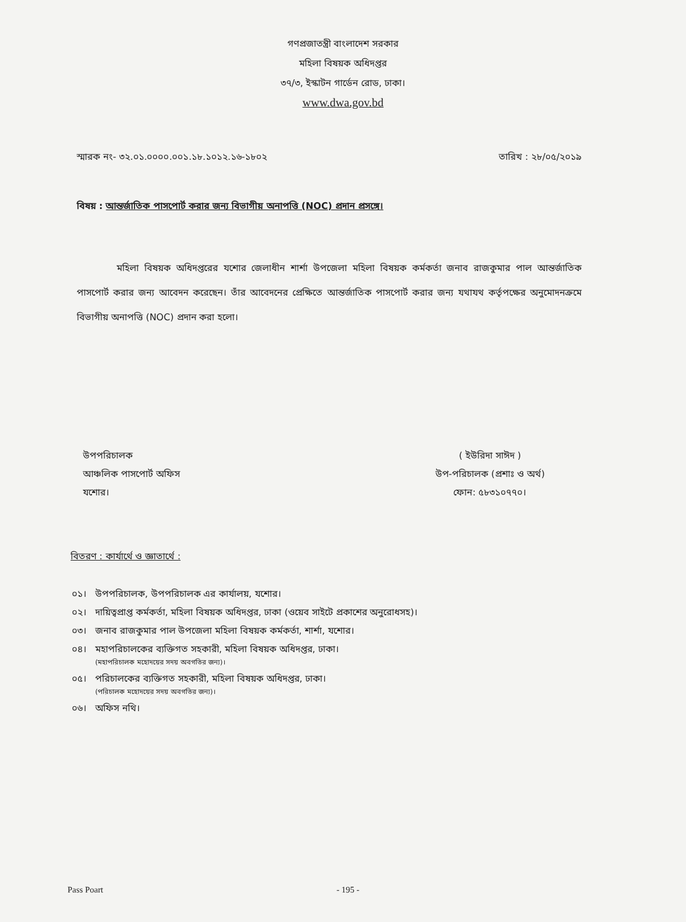গণপ্রজাতন্ত্রী বাংলাদেশ সরকার
মহিলা বিষয়ক অধিদপ্তর
৩৭/৩, ইস্কাটন গার্ডেন রোড, ঢাকা।
www.dwa.gov.bd
স্মারক নং- ৩২.০১.০০০০.০০১.১৮.১০১২.১৬-১৮০২ তারিখ : ২৮/০৫/২০১৯
বিষয় : আন্তর্জাতিক পাসপোর্ট করার জন্য বিভাগীয় অনাপত্তি (NOC) প্রদান প্রসঙ্গে।
মহিলা বিষয়ক অধিদপ্তরের যশোর জেলাধীন শার্শা উপজেলা মহিলা বিষয়ক কর্মকর্তা জনাব রাজকুমার পাল আন্তর্জাতিক পাসপোর্ট করার জন্য আবেদন করেছেন। তাঁর আবেদনের প্রেক্ষিতে আন্তর্জাতিক পাসপোর্ট করার জন্য যথাযথ কর্তৃপক্ষের অনুমোদনক্রমে বিভাগীয় অনাপত্তি (NOC) প্রদান করা হলো।
উপপরিচালক
আঞ্চলিক পাসপোর্ট অফিস
যশোর।
( ইউরিদা সাঈদ )
উপ-পরিচালক (প্রশাঃ ও অর্থ)
ফোন: ৫৮৩১০৭৭০।
বিতরণ : কার্যার্থে ও জ্ঞাতার্থে :
| ০১। | উপপরিচালক, উপপরিচালক এর কার্যালয়, যশোর। |
| ০২। | দায়িত্বপ্রাপ্ত কর্মকর্তা, মহিলা বিষয়ক অধিদপ্তর, ঢাকা (ওয়েব সাইটে প্রকাশের অনুরোধসহ)। |
| ০৩। | জনাব রাজকুমার পাল উপজেলা মহিলা বিষয়ক কর্মকর্তা, শার্শা, যশোর। |
| ০৪। | মহাপরিচালকের ব্যক্তিগত সহকারী, মহিলা বিষয়ক অধিদপ্তর, ঢাকা। (মহাপরিচালক মহোদয়ের সদয় অবগতির জন্য)। |
| ০৫। | পরিচালকের ব্যক্তিগত সহকারী, মহিলা বিষয়ক অধিদপ্তর, ঢাকা। (পরিচালক মহোদয়ের সদয় অবগতির জন্য)। |
| ০৬। | অফিস নথি। |
Pass Poart - 195 -